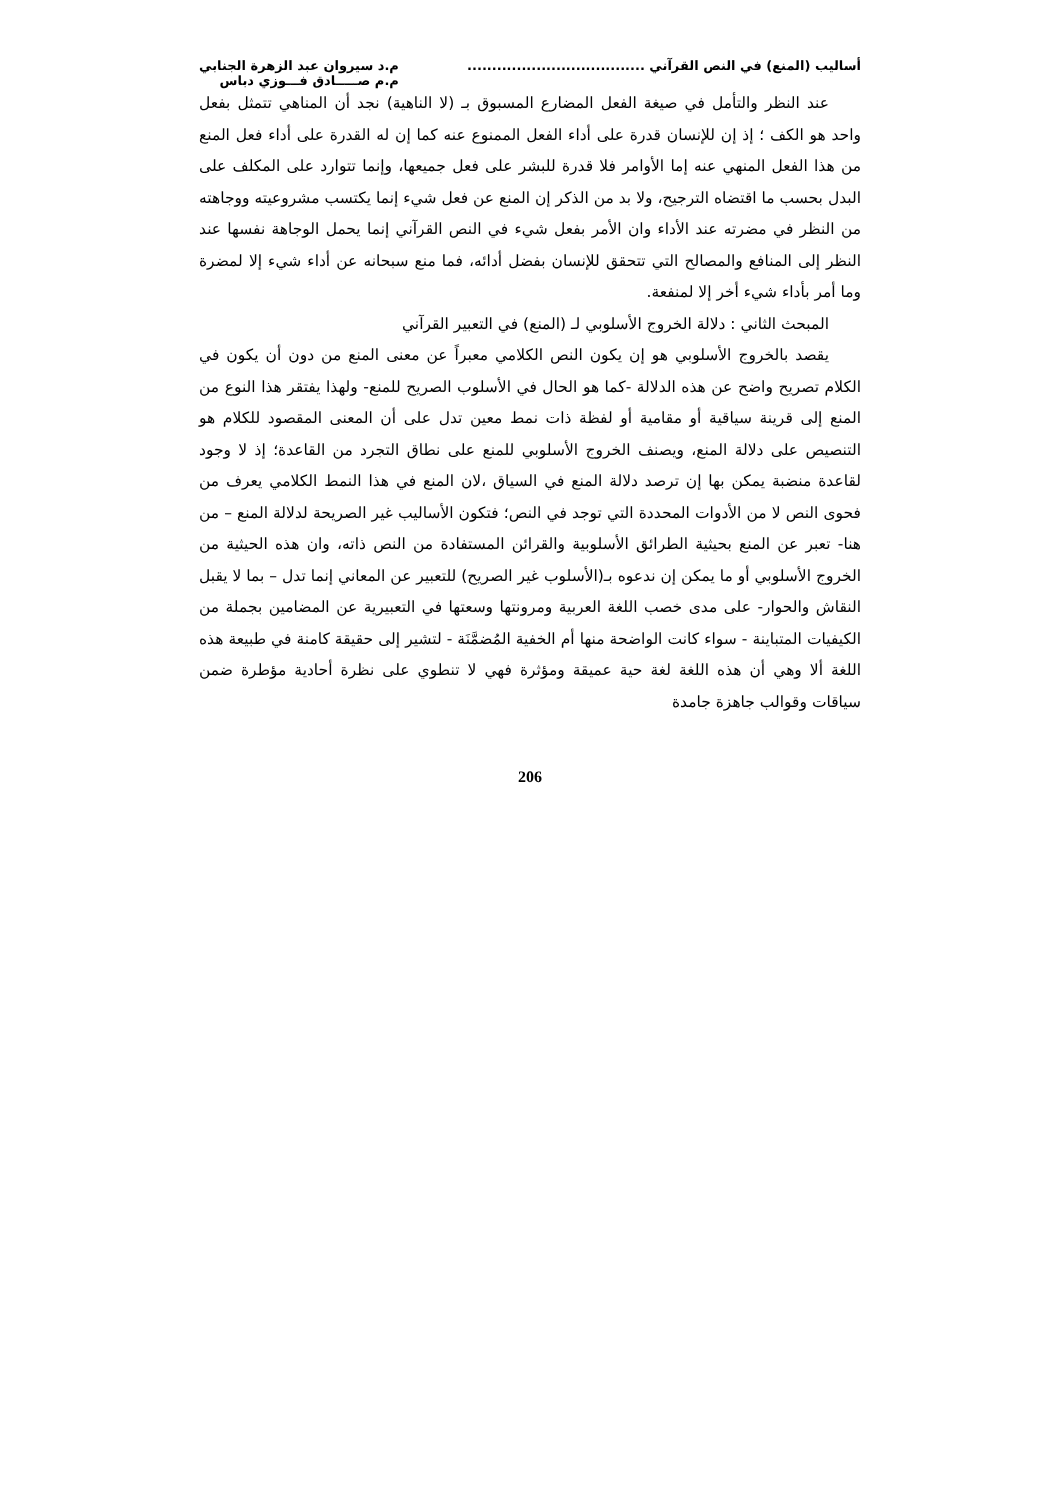أساليب (المنع) في النص القرآني ....................................
م.د سيروان عبد الزهرة الجنابي
م.م صـــــادق فـــوزي دباس
عند النظر والتأمل في صيغة الفعل المضارع المسبوق بـ (لا الناهية) نجد أن المناهي تتمثل بفعل واحد هو الكف ؛ إذ إن للإنسان قدرة على أداء الفعل الممنوع عنه كما إن له القدرة على أداء فعل المنع من هذا الفعل المنهي عنه إما الأوامر فلا قدرة للبشر على فعل جميعها، وإنما تتوارد على المكلف على البدل بحسب ما اقتضاه الترجيح، ولا بد من الذكر إن المنع عن فعل شيء إنما يكتسب مشروعيته ووجاهته من النظر في مضرته عند الأداء وان الأمر بفعل شيء في النص القرآني إنما يحمل الوجاهة نفسها عند النظر إلى المنافع والمصالح التي تتحقق للإنسان بفضل أدائه، فما منع سبحانه عن أداء شيء إلا لمضرة وما أمر بأداء شيء أخر إلا لمنفعة.
المبحث الثاني : دلالة الخروج الأسلوبي لـ (المنع) في التعبير القرآني
يقصد بالخروج الأسلوبي هو إن يكون النص الكلامي معبراً عن معنى المنع من دون أن يكون في الكلام تصريح واضح عن هذه الدلالة -كما هو الحال في الأسلوب الصريح للمنع- ولهذا يفتقر هذا النوع من المنع إلى قرينة سياقية أو مقامية أو لفظة ذات نمط معين تدل على أن المعنى المقصود للكلام هو التنصيص على دلالة المنع، ويصنف الخروج الأسلوبي للمنع على نطاق التجرد من القاعدة؛ إذ لا وجود لقاعدة منضبة يمكن بها إن ترصد دلالة المنع في السياق ،لان المنع في هذا النمط الكلامي يعرف من فحوى النص لا من الأدوات المحددة التي توجد في النص؛ فتكون الأساليب غير الصريحة لدلالة المنع – من هنا- تعبر عن المنع بحيثية الطرائق الأسلوبية والقرائن المستفادة من النص ذاته، وان هذه الحيثية من الخروج الأسلوبي أو ما يمكن إن ندعوه بـ(الأسلوب غير الصريح) للتعبير عن المعاني إنما تدل – بما لا يقبل النقاش والحوار- على مدى خصب اللغة العربية ومرونتها وسعتها في التعبيرية عن المضامين بجملة من الكيفيات المتباينة - سواء كانت الواضحة منها أم الخفية المُضمَّنَة - لتشير إلى حقيقة كامنة في طبيعة هذه اللغة ألا وهي أن هذه اللغة لغة حية عميقة ومؤثرة فهي لا تنطوي على نظرة أحادية مؤطرة ضمن سياقات وقوالب جاهزة جامدة
206